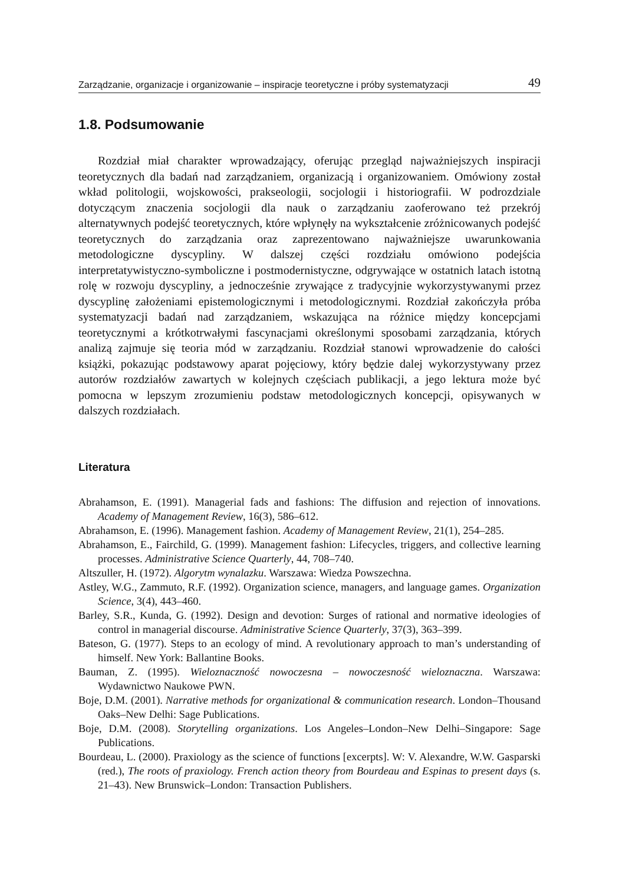Zarządzanie, organizacje i organizowanie – inspiracje teoretyczne i próby systematyzacji 49
1.8. Podsumowanie
Rozdział miał charakter wprowadzający, oferując przegląd najważniejszych inspiracji teoretycznych dla badań nad zarządzaniem, organizacją i organizowaniem. Omówiony został wkład politologii, wojskowości, prakseologii, socjologii i historiografii. W podrozdziale dotyczącym znaczenia socjologii dla nauk o zarządzaniu zaoferowano też przekrój alternatywnych podejść teoretycznych, które wpłynęły na wykształcenie zróżnicowanych podejść teoretycznych do zarządzania oraz zaprezentowano najważniejsze uwarunkowania metodologiczne dyscypliny. W dalszej części rozdziału omówiono podejścia interpretatywistyczno-symboliczne i postmodernistyczne, odgrywające w ostatnich latach istotną rolę w rozwoju dyscypliny, a jednocześnie zrywające z tradycyjnie wykorzystywanymi przez dyscyplinę założeniami epistemologicznymi i metodologicznymi. Rozdział zakończyła próba systematyzacji badań nad zarządzaniem, wskazująca na różnice między koncepcjami teoretycznymi a krótkotrwałymi fascynacjami określonymi sposobami zarządzania, których analizą zajmuje się teoria mód w zarządzaniu. Rozdział stanowi wprowadzenie do całości książki, pokazując podstawowy aparat pojęciowy, który będzie dalej wykorzystywany przez autorów rozdziałów zawartych w kolejnych częściach publikacji, a jego lektura może być pomocna w lepszym zrozumieniu podstaw metodologicznych koncepcji, opisywanych w dalszych rozdziałach.
Literatura
Abrahamson, E. (1991). Managerial fads and fashions: The diffusion and rejection of innovations. Academy of Management Review, 16(3), 586–612.
Abrahamson, E. (1996). Management fashion. Academy of Management Review, 21(1), 254–285.
Abrahamson, E., Fairchild, G. (1999). Management fashion: Lifecycles, triggers, and collective learning processes. Administrative Science Quarterly, 44, 708–740.
Altszuller, H. (1972). Algorytm wynalazku. Warszawa: Wiedza Powszechna.
Astley, W.G., Zammuto, R.F. (1992). Organization science, managers, and language games. Organization Science, 3(4), 443–460.
Barley, S.R., Kunda, G. (1992). Design and devotion: Surges of rational and normative ideologies of control in managerial discourse. Administrative Science Quarterly, 37(3), 363–399.
Bateson, G. (1977). Steps to an ecology of mind. A revolutionary approach to man’s understanding of himself. New York: Ballantine Books.
Bauman, Z. (1995). Wieloznaczność nowoczesna – nowoczesność wieloznaczna. Warszawa: Wydawnictwo Naukowe PWN.
Boje, D.M. (2001). Narrative methods for organizational & communication research. London–Thousand Oaks–New Delhi: Sage Publications.
Boje, D.M. (2008). Storytelling organizations. Los Angeles–London–New Delhi–Singapore: Sage Publications.
Bourdeau, L. (2000). Praxiology as the science of functions [excerpts]. W: V. Alexandre, W.W. Gasparski (red.), The roots of praxiology. French action theory from Bourdeau and Espinas to present days (s. 21–43). New Brunswick–London: Transaction Publishers.